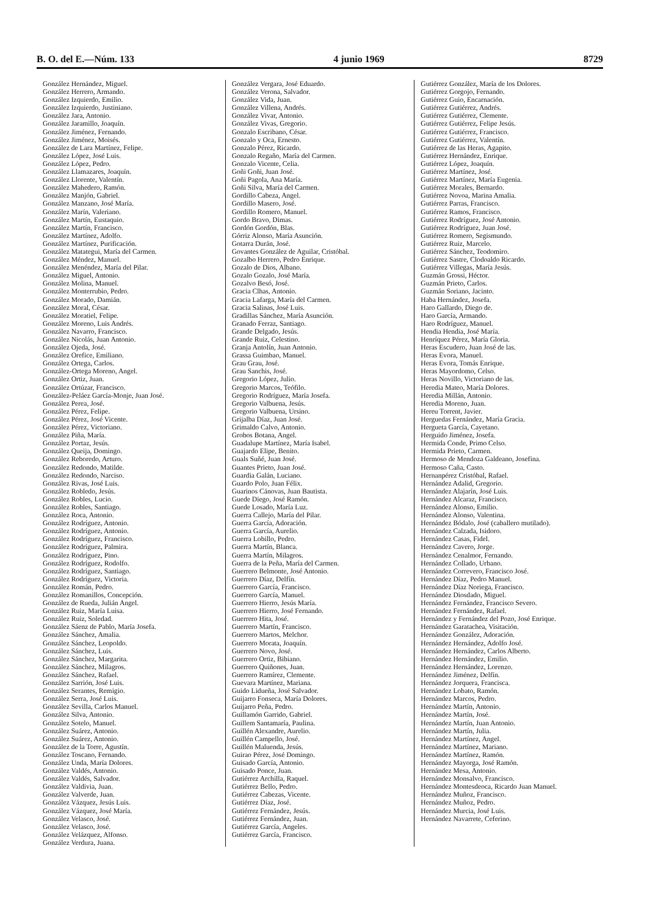B. O. del E.—Núm. 133 4 junio 1969 8729
González Hernández, Miguel.
González Herrero, Armando.
González Izquierdo, Emilio.
González Izquierdo, Justiniano.
González Jara, Antonio.
González Jaramillo, Joaquín.
González Jiménez, Fernando.
González Jiménez, Moisés.
González de Lara Martínez, Felipe.
González López, José Luis.
González López, Pedro.
González Llamazares, Joaquín.
González Llorente, Valentín.
González Mahedero, Ramón.
González Manjón, Gabriel.
González Manzano, José María.
González Marín, Valeriano.
González Martín, Eustaquio.
González Martín, Francisco.
González Martínez, Adolfo.
González Martínez, Purificación.
González Matategui, María del Carmen.
González Méndez, Manuel.
González Menéndez, María del Pilar.
González Miguel, Antonio.
González Molina, Manuel.
González Monterrubio, Pedro.
González Morado, Damián.
González Moral, César.
González Moratiel, Felipe.
González Moreno, Luis Andrés.
González Navarro, Francisco.
González Nicolás, Juan Antonio.
González Ojeda, José.
González Orefice, Emiliano.
González Ortega, Carlos.
González-Ortega Moreno, Angel.
González Ortiz, Juan.
González Ortúzar, Francisco.
González-Peláez García-Monje, Juan José.
González Perea, José.
González Pérez, Felipe.
González Pérez, José Vicente.
González Pérez, Victoriano.
González Piña, María.
González Portaz, Jesús.
González Queija, Domingo.
González Reboredo, Arturo.
González Redondo, Matilde.
González Redondo, Narciso.
González Rivas, José Luis.
González Robledo, Jesús.
González Robles, Lucio.
González Robles, Santiago.
González Roca, Antonio.
González Rodríguez, Antonio.
González Rodríguez, Antonio.
González Rodríguez, Francisco.
González Rodríguez, Palmira.
González Rodríguez, Pino.
González Rodríguez, Rodolfo.
González Rodríguez, Santiago.
González Rodríguez, Victoria.
González Román, Pedro.
González Romanillos, Concepción.
González de Rueda, Julián Angel.
González Ruiz, María Luisa.
González Ruiz, Soledad.
González Sáenz de Pablo, María Josefa.
González Sánchez, Amalia.
González Sánchez, Leopoldo.
González Sánchez, Luis.
González Sánchez, Margarita.
González Sánchez, Milagros.
González Sánchez, Rafael.
González Sarrión, José Luis.
González Serantes, Remigio.
González Serra, José Luis.
González Sevilla, Carlos Manuel.
González Silva, Antonio.
González Sotelo, Manuel.
González Suárez, Antonio.
González Suárez, Antonio.
González de la Torre, Agustín.
González Toscano, Fernando.
González Unda, María Dolores.
González Valdés, Antonio.
González Valdés, Salvador.
González Valdivia, Juan.
González Valverde, Juan.
González Vázquez, Jesús Luis.
González Vázquez, José María.
González Velasco, José.
González Velasco, José.
González Velázquez, Alfonso.
González Verdura, Juana.
González Vergara, José Eduardo.
González Verona, Salvador.
González Vida, Juan.
González Villena, Andrés.
González Vivar, Antonio.
González Vivas, Gregorio.
Gonzalo Escribano, César.
Gonzalo y Oca, Ernesto.
Gonzalo Pérez, Ricardo.
Gonzalo Regaño, María del Carmen.
Gonzalo Vicente, Celia.
Goñi Goñi, Juan José.
Goñi Pagola, Ana María.
Goñi Silva, María del Carmen.
Gordillo Cabeza, Angel.
Gordillo Masero, José.
Gordillo Romero, Manuel.
Gordo Bravo, Dimas.
Gordón Gordón, Blas.
Górriz Alonso, María Asunción.
Gotarra Durán, José.
Govantes González de Aguilar, Cristóbal.
Gozalbo Herrero, Pedro Enrique.
Gozalo de Dios, Albano.
Gozalo Gozalo, José María.
Gozalvo Besó, José.
Gracia Clhas, Antonio.
Gracia Lafarga, María del Carmen.
Gracia Salinas, José Luis.
Gradillas Sánchez, María Asunción.
Granado Ferraz, Santiago.
Grande Delgado, Jesús.
Grande Ruiz, Celestino.
Granja Antolín, Juan Antonio.
Grassa Guimbao, Manuel.
Grau Grau, José.
Grau Sanchis, José.
Gregorio López, Julio.
Gregorio Marcos, Teófilo.
Gregorio Rodríguez, María Josefa.
Gregorio Valbuena, Jesús.
Gregorio Valbuena, Ursino.
Grijalba Díaz, Juan José.
Grimaldo Calvo, Antonio.
Grobos Botana, Angel.
Guadalupe Martínez, María Isabel.
Guajardo Elipe, Benito.
Guals Suñé, Juan José.
Guantes Prieto, Juan José.
Guardia Galán, Luciano.
Guardo Polo, Juan Félix.
Guarinos Cánovas, Juan Bautista.
Guede Diego, José Ramón.
Guede Losado, María Luz.
Guerra Callejo, María del Pilar.
Guerra García, Adoración.
Guerra García, Aurelio.
Guerra Lobillo, Pedro.
Guerra Martín, Blanca.
Guerra Martín, Milagros.
Guerra de la Peña, María del Carmen.
Guerrero Belmonte, José Antonio.
Guerrero Díaz, Delfín.
Guerrero García, Francisco.
Guerrero García, Manuel.
Guerrero Hierro, Jesús María.
Guerrero Hierro, José Fernando.
Guerrero Hita, José.
Guerrero Martín, Francisco.
Guerrero Martos, Melchor.
Guerrero Morata, Joaquín.
Guerrero Novo, José.
Guerrero Ortiz, Bibiano.
Guerrero Quiñones, Juan.
Guerrero Ramírez, Clemente.
Guevara Martínez, Mariana.
Guido Lidueña, José Salvador.
Guijarro Fonseca, María Dolores.
Guijarro Peña, Pedro.
Guillamón Garrido, Gabriel.
Guillem Santamaría, Paulina.
Guillén Alexandre, Aurelio.
Guillén Campello, José.
Guillén Maluenda, Jesús.
Guirao Pérez, José Domingo.
Guisado García, Antonio.
Guisado Ponce, Juan.
Gutiérrez Archilla, Raquel.
Gutiérrez Bello, Pedro.
Gutiérrez Cabezas, Vicente.
Gutiérrez Díaz, José.
Gutiérrez Fernández, Jesús.
Gutiérrez Fernández, Juan.
Gutiérrez García, Angeles.
Gutiérrez García, Francisco.
Gutiérrez González, María de los Dolores.
Gutiérrez Gorgojo, Fernando.
Gutiérrez Guio, Encarnación.
Gutiérrez Gutiérrez, Andrés.
Gutiérrez Gutiérrez, Clemente.
Gutiérrez Gutiérrez, Felipe Jesús.
Gutiérrez Gutiérrez, Francisco.
Gutiérrez Gutiérrez, Valentín.
Gutiérrez de las Heras, Agapito.
Gutiérrez Hernández, Enrique.
Gutiérrez López, Joaquín.
Gutiérrez Martínez, José.
Gutiérrez Martínez, María Eugenia.
Gutiérrez Morales, Bernardo.
Gutiérrez Novoa, Marina Amalia.
Gutiérrez Parras, Francisco.
Gutiérrez Ramos, Francisco.
Gutiérrez Rodríguez, José Antonio.
Gutiérrez Rodríguez, Juan José.
Gutiérrez Romero, Segismundo.
Gutiérrez Ruiz, Marcelo.
Gutiérrez Sánchez, Teodomiro.
Gutiérrez Sastre, Clodoaldo Ricardo.
Gutiérrez Villegas, María Jesús.
Guzmán Grossi, Héctor.
Guzmán Prieto, Carlos.
Guzmán Soriano, Jacinto.
Haba Hernández, Josefa.
Haro Gallardo, Diego de.
Haro García, Armando.
Haro Rodríguez, Manuel.
Hendia Hendia, José María.
Henríquez Pérez, María Gloria.
Heras Escudero, Juan José de las.
Heras Evora, Manuel.
Heras Evora, Tomás Enrique.
Heras Mayordomo, Celso.
Heras Novillo, Victoriano de las.
Heredia Mateo, María Dolores.
Heredia Millán, Antonio.
Heredia Moreno, Juan.
Hereu Torrent, Javier.
Herguedas Fernández, María Gracia.
Hergueta García, Cayetano.
Herguido Jiménez, Josefa.
Hermida Conde, Primo Celso.
Hermida Prieto, Carmen.
Hermoso de Mendoza Galdeano, Josefina.
Hermoso Caña, Casto.
Hernanpérez Cristóbal, Rafael.
Hernández Adalid, Gregorio.
Hernández Alajarín, José Luis.
Hernández Alcaraz, Francisco.
Hernández Alonso, Emilio.
Hernández Alonso, Valentina.
Hernández Bódalo, José (caballero mutilado).
Hernández Calzada, Isidoro.
Hernández Casas, Fidel.
Hernández Cavero, Jorge.
Hernández Cenalmor, Fernando.
Hernández Collado, Urbano.
Hernández Correvero, Francisco José.
Hernández Díaz, Pedro Manuel.
Hernández Díaz Noriega, Francisco.
Hernández Diosdado, Miguel.
Hernández Fernández, Francisco Severo.
Hernández Fernández, Rafael.
Hernández y Fernández del Pozo, José Enrique.
Hernández Garatachea, Visitación.
Hernández González, Adoración.
Hernández Hernández, Adolfo José.
Hernández Hernández, Carlos Alberto.
Hernández Hernández, Emilio.
Hernández Hernández, Lorenzo.
Hernández Jiménez, Delfín.
Hernández Jorquera, Francisca.
Hernández Lobato, Ramón.
Hernández Marcos, Pedro.
Hernández Martín, Antonio.
Hernández Martín, José.
Hernández Martín, Juan Antonio.
Hernández Martín, Julia.
Hernández Martínez, Angel.
Hernández Martínez, Mariano.
Hernández Martínez, Ramón.
Hernández Mayorga, José Ramón.
Hernández Mesa, Antonio.
Hernández Monsalvo, Francisco.
Hernández Montesdeoca, Ricardo Juan Manuel.
Hernández Muñoz, Francisco.
Hernández Muñoz, Pedro.
Hernández Murcia, José Luis.
Hernández Navarrete, Ceferino.